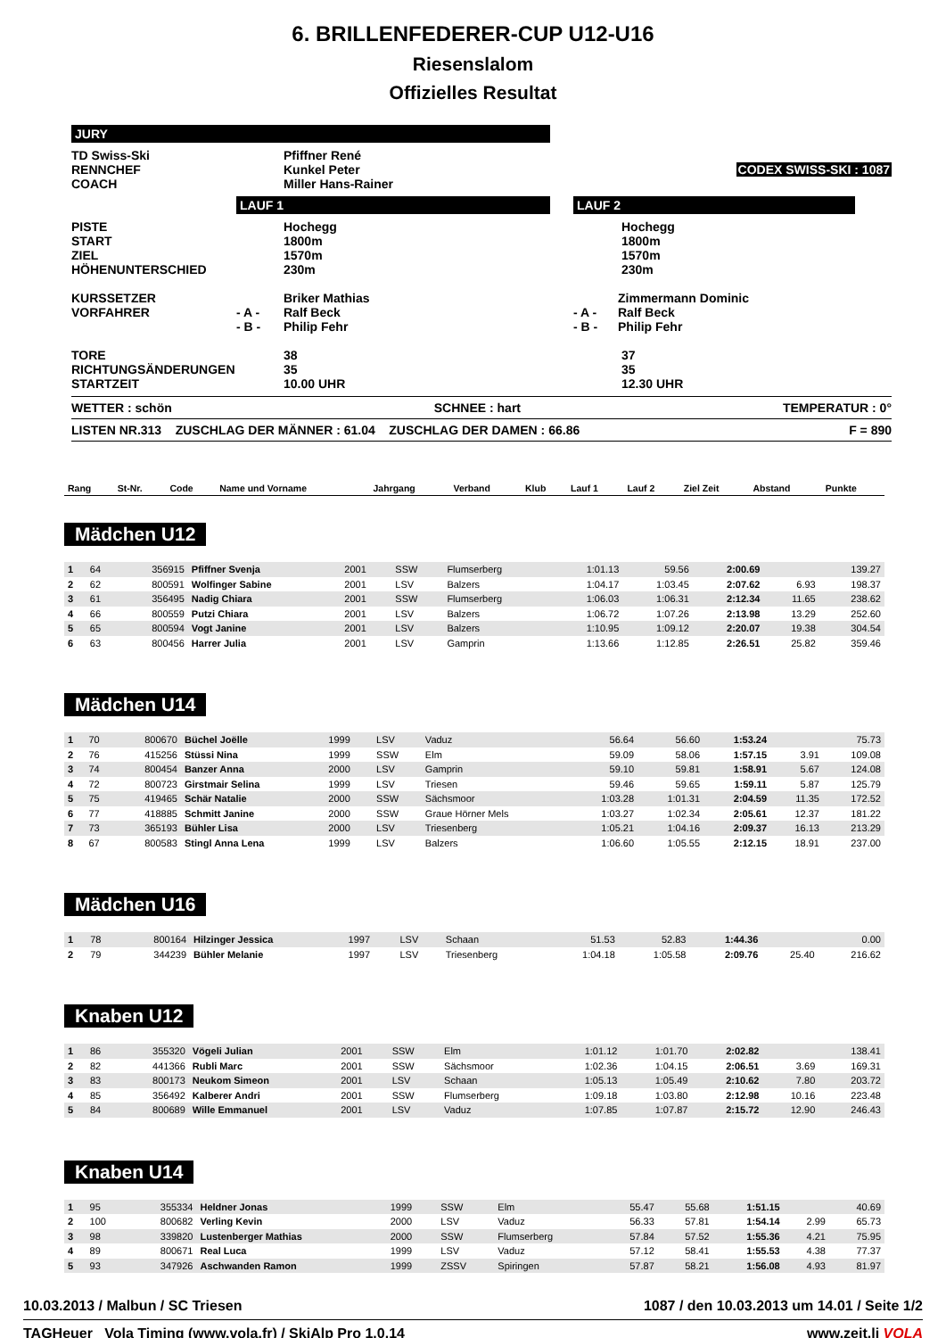6. BRILLENFEDERER-CUP U12-U16
Riesenslalom
Offizielles Resultat
| JURY | | | | |
| TD Swiss-Ski | | Pfiffner René | | |
| RENNCHEF | | Kunkel Peter | | CODEX SWISS-SKI : 1087 |
| COACH | | Miller Hans-Rainer | | |
| | LAUF 1 | | LAUF 2 | |
| PISTE START ZIEL HÖHENUNTERSCHIED | | Hochegg 1800m 1570m 230m | | Hochegg 1800m 1570m 230m |
| KURSSETZER VORFAHRER | - A - - B - | Briker Mathias Ralf Beck Philip Fehr | | - A - - B - Zimmermann Dominic Ralf Beck Philip Fehr |
| TORE RICHTUNGSÄNDERUNGEN STARTZEIT | | 38 35 10.00 UHR | | 37 35 12.30 UHR |
WETTER : schön SCHNEE : hart TEMPERATUR : 0°
LISTEN NR.313 ZUSCHLAG DER MÄNNER : 61.04 ZUSCHLAG DER DAMEN : 66.86 F = 890
| Rang | St-Nr. | Code | Name und Vorname | Jahrgang | Verband | Klub | Lauf 1 | Lauf 2 | Ziel Zeit | Abstand | Punkte |
| --- | --- | --- | --- | --- | --- | --- | --- | --- | --- | --- | --- |
Mädchen U12
| 1 | 64 | 356915 | Pfiffner Svenja | 2001 | SSW | Flumserberg | 1:01.13 | 59.56 | 2:00.69 | | 139.27 |
| 2 | 62 | 800591 | Wolfinger Sabine | 2001 | LSV | Balzers | 1:04.17 | 1:03.45 | 2:07.62 | 6.93 | 198.37 |
| 3 | 61 | 356495 | Nadig Chiara | 2001 | SSW | Flumserberg | 1:06.03 | 1:06.31 | 2:12.34 | 11.65 | 238.62 |
| 4 | 66 | 800559 | Putzi Chiara | 2001 | LSV | Balzers | 1:06.72 | 1:07.26 | 2:13.98 | 13.29 | 252.60 |
| 5 | 65 | 800594 | Vogt Janine | 2001 | LSV | Balzers | 1:10.95 | 1:09.12 | 2:20.07 | 19.38 | 304.54 |
| 6 | 63 | 800456 | Harrer Julia | 2001 | LSV | Gamprin | 1:13.66 | 1:12.85 | 2:26.51 | 25.82 | 359.46 |
Mädchen U14
| 1 | 70 | 800670 | Büchel Joëlle | 1999 | LSV | Vaduz | 56.64 | 56.60 | 1:53.24 | | 75.73 |
| 2 | 76 | 415256 | Stüssi Nina | 1999 | SSW | Elm | 59.09 | 58.06 | 1:57.15 | 3.91 | 109.08 |
| 3 | 74 | 800454 | Banzer Anna | 2000 | LSV | Gamprin | 59.10 | 59.81 | 1:58.91 | 5.67 | 124.08 |
| 4 | 72 | 800723 | Girstmair Selina | 1999 | LSV | Triesen | 59.46 | 59.65 | 1:59.11 | 5.87 | 125.79 |
| 5 | 75 | 419465 | Schär Natalie | 2000 | SSW | Sächsmoor | 1:03.28 | 1:01.31 | 2:04.59 | 11.35 | 172.52 |
| 6 | 77 | 418885 | Schmitt Janine | 2000 | SSW | Graue Hörner Mels | 1:03.27 | 1:02.34 | 2:05.61 | 12.37 | 181.22 |
| 7 | 73 | 365193 | Bühler Lisa | 2000 | LSV | Triesenberg | 1:05.21 | 1:04.16 | 2:09.37 | 16.13 | 213.29 |
| 8 | 67 | 800583 | Stingl Anna Lena | 1999 | LSV | Balzers | 1:06.60 | 1:05.55 | 2:12.15 | 18.91 | 237.00 |
Mädchen U16
| 1 | 78 | 800164 | Hilzinger Jessica | 1997 | LSV | Schaan | 51.53 | 52.83 | 1:44.36 | | 0.00 |
| 2 | 79 | 344239 | Bühler Melanie | 1997 | LSV | Triesenberg | 1:04.18 | 1:05.58 | 2:09.76 | 25.40 | 216.62 |
Knaben U12
| 1 | 86 | 355320 | Vögeli Julian | 2001 | SSW | Elm | 1:01.12 | 1:01.70 | 2:02.82 | | 138.41 |
| 2 | 82 | 441366 | Rubli Marc | 2001 | SSW | Sächsmoor | 1:02.36 | 1:04.15 | 2:06.51 | 3.69 | 169.31 |
| 3 | 83 | 800173 | Neukom Simeon | 2001 | LSV | Schaan | 1:05.13 | 1:05.49 | 2:10.62 | 7.80 | 203.72 |
| 4 | 85 | 356492 | Kalberer Andri | 2001 | SSW | Flumserberg | 1:09.18 | 1:03.80 | 2:12.98 | 10.16 | 223.48 |
| 5 | 84 | 800689 | Wille Emmanuel | 2001 | LSV | Vaduz | 1:07.85 | 1:07.87 | 2:15.72 | 12.90 | 246.43 |
Knaben U14
| 1 | 95 | 355334 | Heldner Jonas | 1999 | SSW | Elm | 55.47 | 55.68 | 1:51.15 | | 40.69 |
| 2 | 100 | 800682 | Verling Kevin | 2000 | LSV | Vaduz | 56.33 | 57.81 | 1:54.14 | 2.99 | 65.73 |
| 3 | 98 | 339820 | Lustenberger Mathias | 2000 | SSW | Flumserberg | 57.84 | 57.52 | 1:55.36 | 4.21 | 75.95 |
| 4 | 89 | 800671 | Real Luca | 1999 | LSV | Vaduz | 57.12 | 58.41 | 1:55.53 | 4.38 | 77.37 |
| 5 | 93 | 347926 | Aschwanden Ramon | 1999 | ZSSV | Spiringen | 57.87 | 58.21 | 1:56.08 | 4.93 | 81.97 |
10.03.2013 / Malbun / SC Triesen 1087 / den 10.03.2013 um 14.01 / Seite 1/2
TAGHeuer Vola Timing (www.vola.fr) / SkiAlp Pro 1.0.14 www.zeit.li VOLA